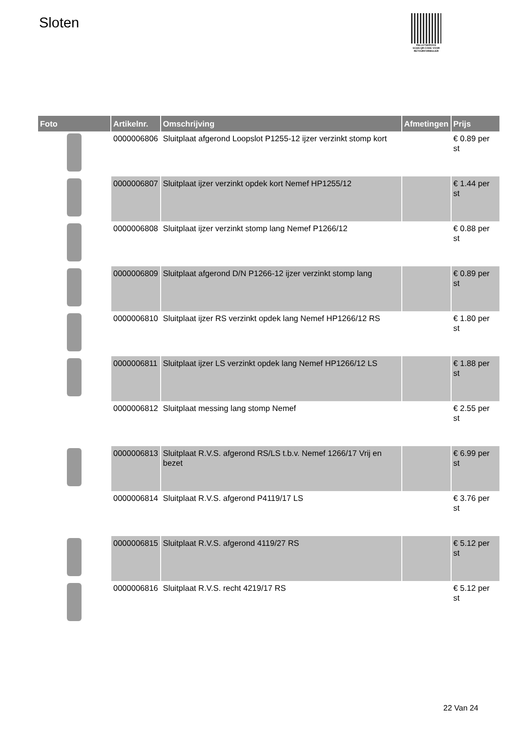Sloten
PALLETSERVICE
SCAN QR-CODE VOOR RETOURFORMULIER
| Foto | Artikelnr. | Omschrijving | Afmetingen | Prijs |
| --- | --- | --- | --- | --- |
| | 0000006806 | Sluitplaat afgerond Loopslot P1255-12 ijzer verzinkt stomp kort | | € 0.89 per st |
| | 0000006807 | Sluitplaat ijzer verzinkt opdek kort Nemef HP1255/12 | | € 1.44 per st |
| | 0000006808 | Sluitplaat ijzer verzinkt stomp lang Nemef P1266/12 | | € 0.88 per st |
| | 0000006809 | Sluitplaat afgerond D/N P1266-12 ijzer verzinkt stomp lang | | € 0.89 per st |
| | 0000006810 | Sluitplaat ijzer RS verzinkt opdek lang Nemef HP1266/12 RS | | € 1.80 per st |
| | 0000006811 | Sluitplaat ijzer LS verzinkt opdek lang Nemef HP1266/12 LS | | € 1.88 per st |
| | 0000006812 | Sluitplaat messing lang stomp Nemef | | € 2.55 per st |
| | 0000006813 | Sluitplaat R.V.S. afgerond RS/LS t.b.v. Nemef 1266/17 Vrij en bezet | | € 6.99 per st |
| | 0000006814 | Sluitplaat R.V.S. afgerond P4119/17 LS | | € 3.76 per st |
| | 0000006815 | Sluitplaat R.V.S. afgerond 4119/27 RS | | € 5.12 per st |
| | 0000006816 | Sluitplaat R.V.S. recht 4219/17 RS | | € 5.12 per st |
22 Van 24